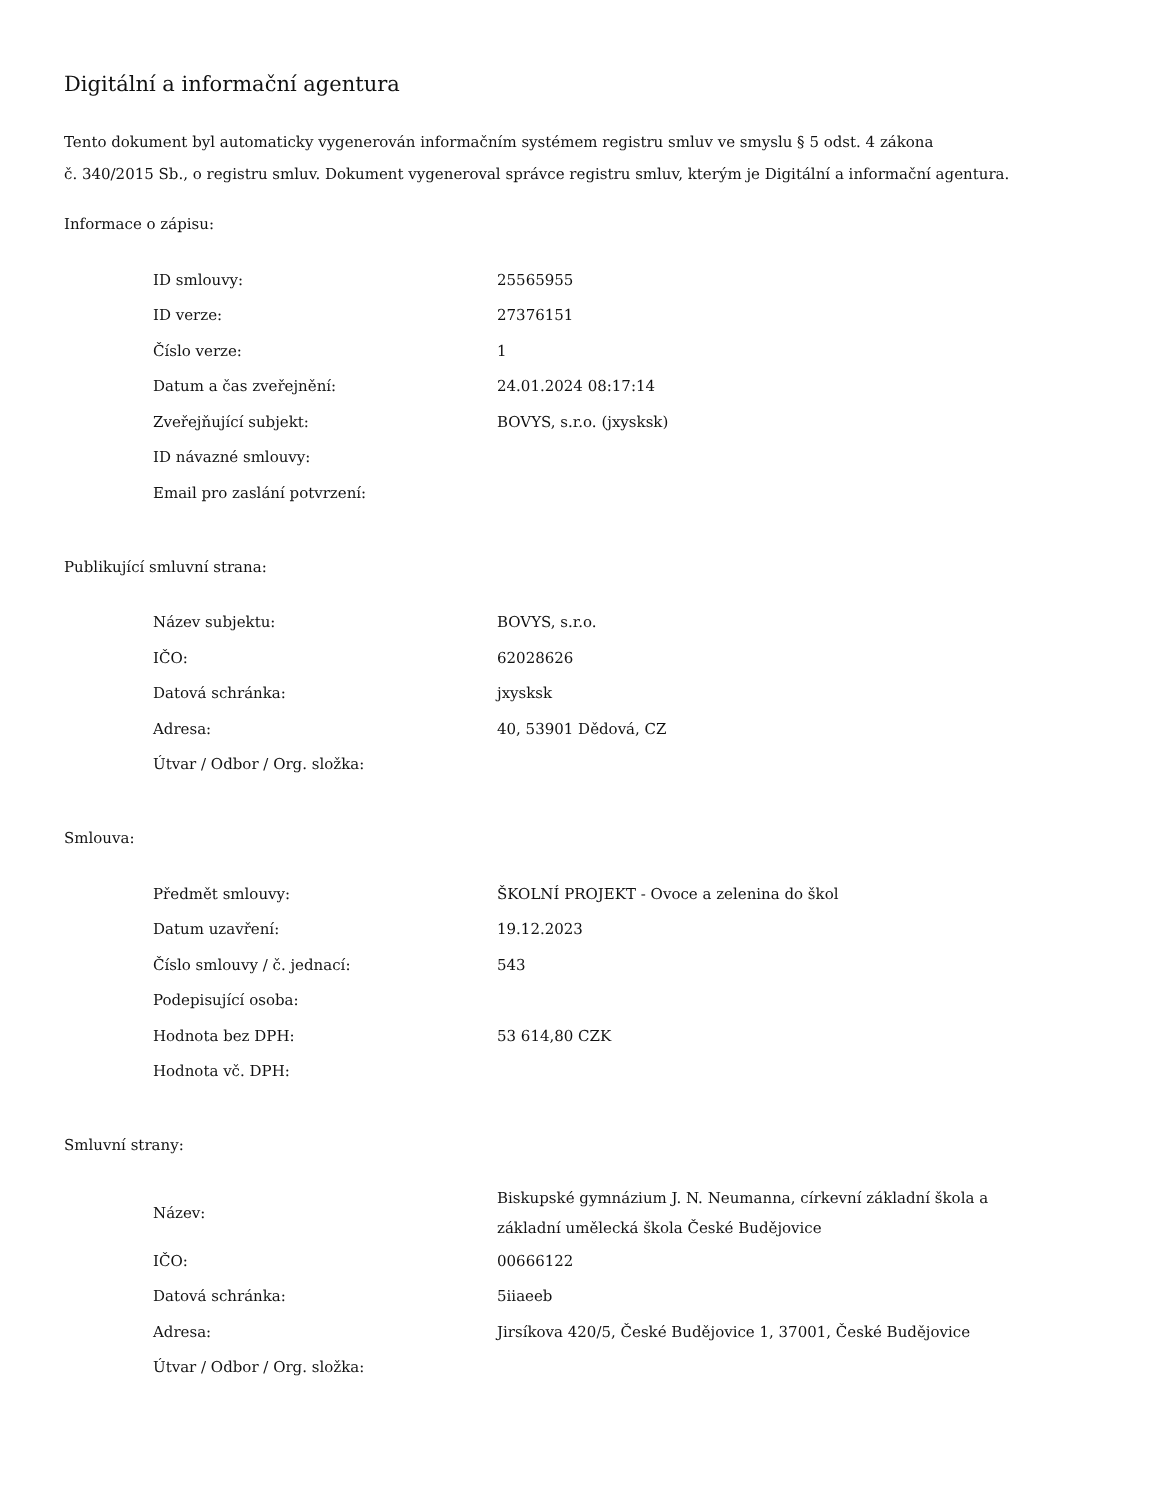Digitální a informační agentura
Tento dokument byl automaticky vygenerován informačním systémem registru smluv ve smyslu § 5 odst. 4 zákona
č. 340/2015 Sb., o registru smluv. Dokument vygeneroval správce registru smluv, kterým je Digitální a informační agentura.
Informace o zápisu:
| ID smlouvy: | 25565955 |
| ID verze: | 27376151 |
| Číslo verze: | 1 |
| Datum a čas zveřejnění: | 24.01.2024 08:17:14 |
| Zveřejňující subjekt: | BOVYS, s.r.o. (jxysksk) |
| ID návazné smlouvy: | |
| Email pro zaslání potvrzení: | |
Publikující smluvní strana:
| Název subjektu: | BOVYS, s.r.o. |
| IČO: | 62028626 |
| Datová schránka: | jxysksk |
| Adresa: | 40, 53901 Dědová, CZ |
| Útvar / Odbor / Org. složka: | |
Smlouva:
| Předmět smlouvy: | ŠKOLNÍ PROJEKT - Ovoce a zelenina do škol |
| Datum uzavření: | 19.12.2023 |
| Číslo smlouvy / č. jednací: | 543 |
| Podepisující osoba: | |
| Hodnota bez DPH: | 53 614,80 CZK |
| Hodnota vč. DPH: | |
Smluvní strany:
| Název: | Biskupské gymnázium J. N. Neumanna, církevní základní škola a základní umělecká škola České Budějovice |
| IČO: | 00666122 |
| Datová schránka: | 5iiaeeb |
| Adresa: | Jirsíkova 420/5, České Budějovice 1, 37001, České Budějovice |
| Útvar / Odbor / Org. složka: | |